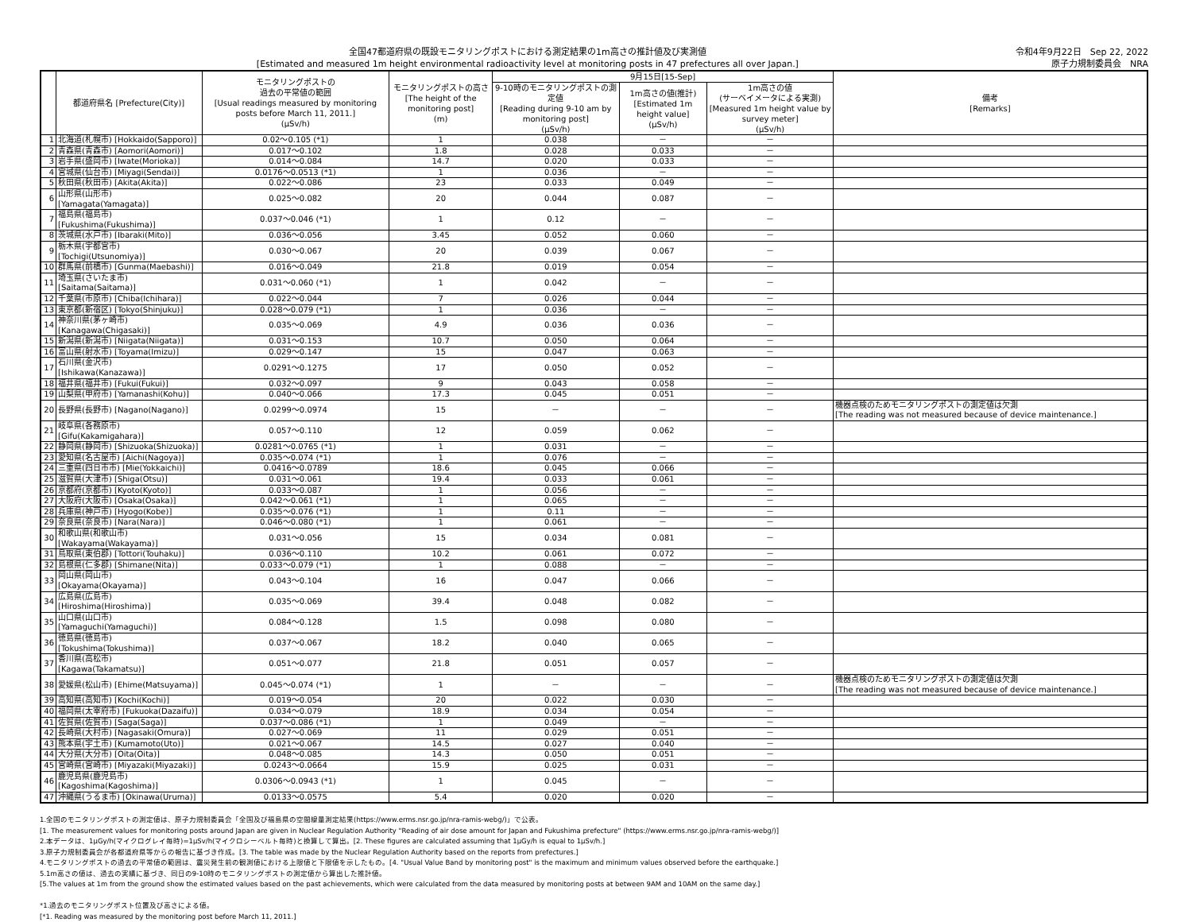全国47都道府県の既設モニタリングポストにおける測定結果の1m高さの推計値及び実測値
[Estimated and measured 1m height environmental radioactivity level at monitoring posts in 47 prefectures all over Japan.]
令和4年9月22日　Sep 22, 2022
原子力規制委員会　NRA
| | 都道府県名 [Prefecture(City)] | モニタリングポストの 過去の平常値の範囲 [Usual readings measured by monitoring posts before March 11, 2011.] (μSv/h) | モニタリングポストの高さ [The height of the monitoring post] (m) | 9月15日[15-Sep] | | | 備考 [Remarks] |
| --- | --- | --- | --- | --- | --- | --- | --- |
| | | | | 9-10時のモニタリングポストの測定値 [Reading during 9-10 am by monitoring post] (μSv/h) | 1m高さの値(推計) [Estimated 1m height value] (μSv/h) | 1m高さの値 (サーベイメータによる実測) [Measured 1m height value by survey meter] (μSv/h) | |
| 1 | 北海道(札幌市) [Hokkaido(Sapporo)] | 0.02～0.105 (*1) | 1 | 0.038 | － | － | |
| 2 | 青森県(青森市) [Aomori(Aomori)] | 0.017～0.102 | 1.8 | 0.028 | 0.033 | － | |
| 3 | 岩手県(盛岡市) [Iwate(Morioka)] | 0.014～0.084 | 14.7 | 0.020 | 0.033 | － | |
| 4 | 宮城県(仙台市) [Miyagi(Sendai)] | 0.0176～0.0513 (*1) | 1 | 0.036 | － | － | |
| 5 | 秋田県(秋田市) [Akita(Akita)] | 0.022～0.086 | 23 | 0.033 | 0.049 | － | |
| 6 | 山形県(山形市) [Yamagata(Yamagata)] | 0.025～0.082 | 20 | 0.044 | 0.087 | － | |
| 7 | 福島県(福島市) [Fukushima(Fukushima)] | 0.037～0.046 (*1) | 1 | 0.12 | － | － | |
| 8 | 茨城県(水戸市) [Ibaraki(Mito)] | 0.036～0.056 | 3.45 | 0.052 | 0.060 | － | |
| 9 | 栃木県(宇都宮市) [Tochigi(Utsunomiya)] | 0.030～0.067 | 20 | 0.039 | 0.067 | － | |
| 10 | 群馬県(前橋市) [Gunma(Maebashi)] | 0.016～0.049 | 21.8 | 0.019 | 0.054 | － | |
| 11 | 埼玉県(さいたま市) [Saitama(Saitama)] | 0.031～0.060 (*1) | 1 | 0.042 | － | － | |
| 12 | 千葉県(市原市) [Chiba(Ichihara)] | 0.022～0.044 | 7 | 0.026 | 0.044 | － | |
| 13 | 東京都(新宿区) [Tokyo(Shinjuku)] | 0.028～0.079 (*1) | 1 | 0.036 | － | － | |
| 14 | 神奈川県(茅ヶ崎市) [Kanagawa(Chigasaki)] | 0.035～0.069 | 4.9 | 0.036 | 0.036 | － | |
| 15 | 新潟県(新潟市) [Niigata(Niigata)] | 0.031～0.153 | 10.7 | 0.050 | 0.064 | － | |
| 16 | 富山県(射水市) [Toyama(Imizu)] | 0.029～0.147 | 15 | 0.047 | 0.063 | － | |
| 17 | 石川県(金沢市) [Ishikawa(Kanazawa)] | 0.0291～0.1275 | 17 | 0.050 | 0.052 | － | |
| 18 | 福井県(福井市) [Fukui(Fukui)] | 0.032～0.097 | 9 | 0.043 | 0.058 | － | |
| 19 | 山梨県(甲府市) [Yamanashi(Kohu)] | 0.040～0.066 | 17.3 | 0.045 | 0.051 | － | |
| 20 | 長野県(長野市) [Nagano(Nagano)] | 0.0299～0.0974 | 15 | － | － | － | 機器点検のためモニタリングポストの測定値は欠測 [The reading was not measured because of device maintenance.] |
| 21 | 岐阜県(各務原市) [Gifu(Kakamigahara)] | 0.057～0.110 | 12 | 0.059 | 0.062 | － | |
| 22 | 静岡県(静岡市) [Shizuoka(Shizuoka)] | 0.0281～0.0765 (*1) | 1 | 0.031 | － | － | |
| 23 | 愛知県(名古屋市) [Aichi(Nagoya)] | 0.035～0.074 (*1) | 1 | 0.076 | － | － | |
| 24 | 三重県(四日市市) [Mie(Yokkaichi)] | 0.0416～0.0789 | 18.6 | 0.045 | 0.066 | － | |
| 25 | 滋賀県(大津市) [Shiga(Otsu)] | 0.031～0.061 | 19.4 | 0.033 | 0.061 | － | |
| 26 | 京都府(京都市) [Kyoto(Kyoto)] | 0.033～0.087 | 1 | 0.056 | － | － | |
| 27 | 大阪府(大阪市) [Osaka(Osaka)] | 0.042～0.061 (*1) | 1 | 0.065 | － | － | |
| 28 | 兵庫県(神戸市) [Hyogo(Kobe)] | 0.035～0.076 (*1) | 1 | 0.11 | － | － | |
| 29 | 奈良県(奈良市) [Nara(Nara)] | 0.046～0.080 (*1) | 1 | 0.061 | － | － | |
| 30 | 和歌山県(和歌山市) [Wakayama(Wakayama)] | 0.031～0.056 | 15 | 0.034 | 0.081 | － | |
| 31 | 鳥取県(東伯郡) [Tottori(Touhaku)] | 0.036～0.110 | 10.2 | 0.061 | 0.072 | － | |
| 32 | 島根県(仁多郡) [Shimane(Nita)] | 0.033～0.079 (*1) | 1 | 0.088 | － | － | |
| 33 | 岡山県(岡山市) [Okayama(Okayama)] | 0.043～0.104 | 16 | 0.047 | 0.066 | － | |
| 34 | 広島県(広島市) [Hiroshima(Hiroshima)] | 0.035～0.069 | 39.4 | 0.048 | 0.082 | － | |
| 35 | 山口県(山口市) [Yamaguchi(Yamaguchi)] | 0.084～0.128 | 1.5 | 0.098 | 0.080 | － | |
| 36 | 徳島県(徳島市) [Tokushima(Tokushima)] | 0.037～0.067 | 18.2 | 0.040 | 0.065 | － | |
| 37 | 香川県(高松市) [Kagawa(Takamatsu)] | 0.051～0.077 | 21.8 | 0.051 | 0.057 | － | |
| 38 | 愛媛県(松山市) [Ehime(Matsuyama)] | 0.045～0.074 (*1) | 1 | － | － | － | 機器点検のためモニタリングポストの測定値は欠測 [The reading was not measured because of device maintenance.] |
| 39 | 高知県(高知市) [Kochi(Kochi)] | 0.019～0.054 | 20 | 0.022 | 0.030 | － | |
| 40 | 福岡県(太宰府市) [Fukuoka(Dazaifu)] | 0.034～0.079 | 18.9 | 0.034 | 0.054 | － | |
| 41 | 佐賀県(佐賀市) [Saga(Saga)] | 0.037～0.086 (*1) | 1 | 0.049 | － | － | |
| 42 | 長崎県(大村市) [Nagasaki(Omura)] | 0.027～0.069 | 11 | 0.029 | 0.051 | － | |
| 43 | 熊本県(宇土市) [Kumamoto(Uto)] | 0.021～0.067 | 14.5 | 0.027 | 0.040 | － | |
| 44 | 大分県(大分市) [Oita(Oita)] | 0.048～0.085 | 14.3 | 0.050 | 0.051 | － | |
| 45 | 宮崎県(宮崎市) [Miyazaki(Miyazaki)] | 0.0243～0.0664 | 15.9 | 0.025 | 0.031 | － | |
| 46 | 鹿児島県(鹿児島市) [Kagoshima(Kagoshima)] | 0.0306～0.0943 (*1) | 1 | 0.045 | － | － | |
| 47 | 沖縄県(うるま市) [Okinawa(Uruma)] | 0.0133～0.0575 | 5.4 | 0.020 | 0.020 | － | |
1.全国のモニタリングポストの測定値は、原子力規制委員会「全国及び福島県の空間線量測定結果(https://www.erms.nsr.go.jp/nra-ramis-webg/)」で公表。
[1. The measurement values for monitoring posts around Japan are given in Nuclear Regulation Authority "Reading of air dose amount for Japan and Fukushima prefecture" (https://www.erms.nsr.go.jp/nra-ramis-webg/)]
2.本データは、1μGy/h(マイクログレイ毎時)=1μSv/h(マイクロシーベルト毎時)と換算して算出。[2. These figures are calculated assuming that 1μGy/h is equal to 1μSv/h.]
3.原子力規制委員会が各都道府県等からの報告に基づき作成。[3. The table was made by the Nuclear Regulation Authority based on the reports from prefectures.]
4.モニタリングポストの過去の平常値の範囲は、震災発生前の観測値における上限値と下限値を示したもの。[4. "Usual Value Band by monitoring post" is the maximum and minimum values observed before the earthquake.]
5.1m高さの値は、過去の実績に基づき、同日の9-10時のモニタリングポストの測定値から算出した推計値。
[5.The values at 1m from the ground show the estimated values based on the past achievements, which were calculated from the data measured by monitoring posts at between 9AM and 10AM on the same day.]
*1.過去のモニタリングポスト位置及び高さによる値。
[*1. Reading was measured by the monitoring post before March 11, 2011.]